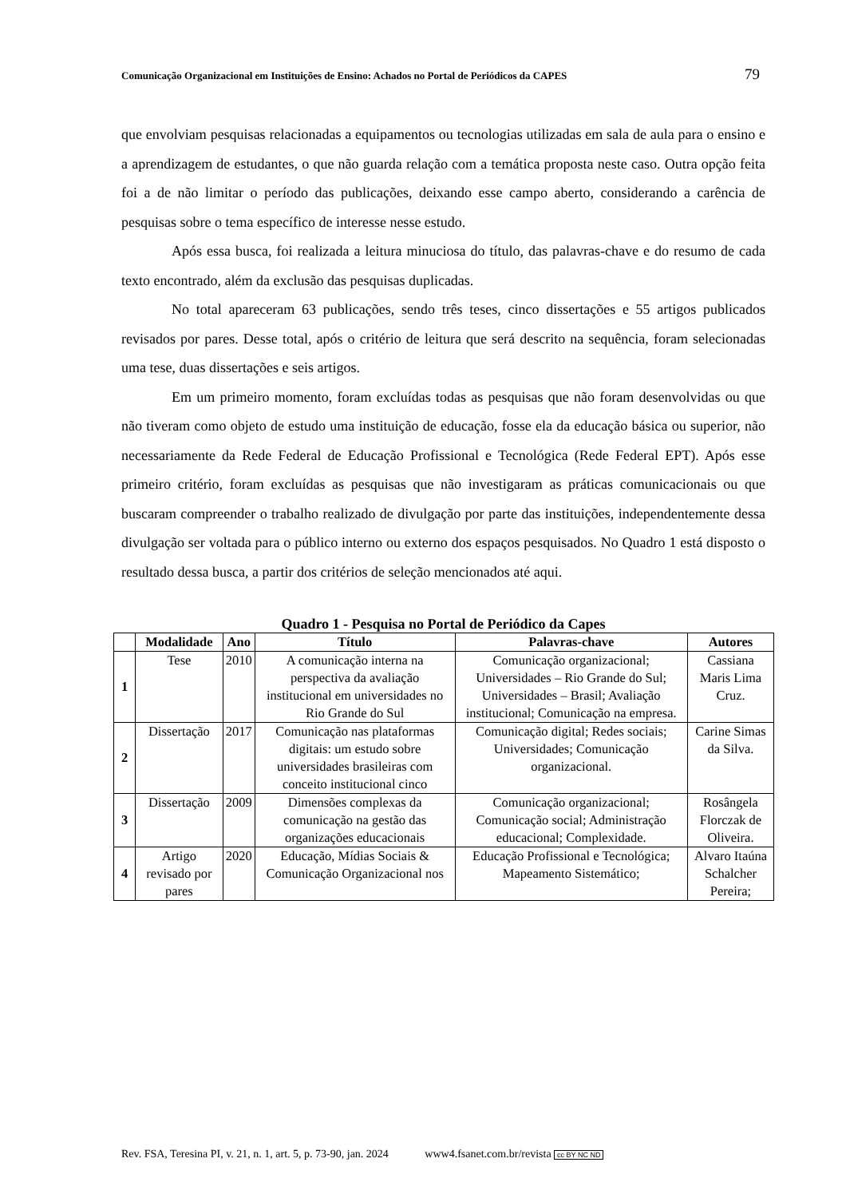Comunicação Organizacional em Instituições de Ensino: Achados no Portal de Periódicos da CAPES 79
que envolviam pesquisas relacionadas a equipamentos ou tecnologias utilizadas em sala de aula para o ensino e a aprendizagem de estudantes, o que não guarda relação com a temática proposta neste caso. Outra opção feita foi a de não limitar o período das publicações, deixando esse campo aberto, considerando a carência de pesquisas sobre o tema específico de interesse nesse estudo.
Após essa busca, foi realizada a leitura minuciosa do título, das palavras-chave e do resumo de cada texto encontrado, além da exclusão das pesquisas duplicadas.
No total apareceram 63 publicações, sendo três teses, cinco dissertações e 55 artigos publicados revisados por pares. Desse total, após o critério de leitura que será descrito na sequência, foram selecionadas uma tese, duas dissertações e seis artigos.
Em um primeiro momento, foram excluídas todas as pesquisas que não foram desenvolvidas ou que não tiveram como objeto de estudo uma instituição de educação, fosse ela da educação básica ou superior, não necessariamente da Rede Federal de Educação Profissional e Tecnológica (Rede Federal EPT). Após esse primeiro critério, foram excluídas as pesquisas que não investigaram as práticas comunicacionais ou que buscaram compreender o trabalho realizado de divulgação por parte das instituições, independentemente dessa divulgação ser voltada para o público interno ou externo dos espaços pesquisados. No Quadro 1 está disposto o resultado dessa busca, a partir dos critérios de seleção mencionados até aqui.
Quadro 1 - Pesquisa no Portal de Periódico da Capes
| | Modalidade | Ano | Título | Palavras-chave | Autores |
| --- | --- | --- | --- | --- | --- |
| 1 | Tese | 2010 | A comunicação interna na perspectiva da avaliação institucional em universidades no Rio Grande do Sul | Comunicação organizacional; Universidades – Rio Grande do Sul; Universidades – Brasil; Avaliação institucional; Comunicação na empresa. | Cassiana Maris Lima Cruz. |
| 2 | Dissertação | 2017 | Comunicação nas plataformas digitais: um estudo sobre universidades brasileiras com conceito institucional cinco | Comunicação digital; Redes sociais; Universidades; Comunicação organizacional. | Carine Simas da Silva. |
| 3 | Dissertação | 2009 | Dimensões complexas da comunicação na gestão das organizações educacionais | Comunicação organizacional; Comunicação social; Administração educacional; Complexidade. | Rosângela Florczak de Oliveira. |
| 4 | Artigo revisado por pares | 2020 | Educação, Mídias Sociais & Comunicação Organizacional nos | Educação Profissional e Tecnológica; Mapeamento Sistemático; | Alvaro Itaúna Schalcher Pereira; |
Rev. FSA, Teresina PI, v. 21, n. 1, art. 5, p. 73-90, jan. 2024 www4.fsanet.com.br/revista cc BY NC ND